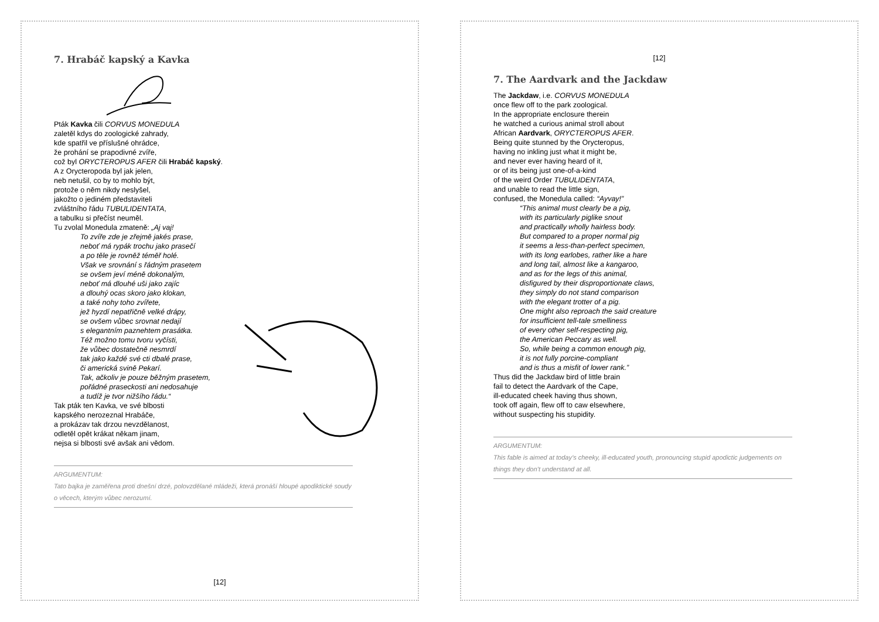7. Hrabáč kapský a Kavka
Pták Kavka čili CORVUS MONEDULA
zaletěl kdys do zoologické zahrady,
kde spatřil ve příslušné ohrádce,
že prohání se prapodivné zvíře,
což byl ORYCTEROPUS AFER čili Hrabáč kapský.
A z Orycteropoda byl jak jelen,
neb netušil, co by to mohlo být,
protože o něm nikdy neslyšel,
jakožto o jediném představiteli
zvláštního řádu TUBULIDENTATA,
a tabulku si přečíst neuměl.
Tu zvolal Monedula zmateně: „Aj vaj!
To zvíře zde je zřejmě jakés prase,
neboť má rypák trochu jako prasečí
a po těle je rovněž téměř holé.
Však ve srovnání s řádným prasetem
se ovšem jeví méně dokonalým,
neboť má dlouhé uši jako zajíc
a dlouhý ocas skoro jako klokan,
a také nohy toho zvířete,
jež hyzdí nepatřičně velké drápy,
se ovšem vůbec srovnat nedají
s elegantním paznehtem prasátka.
Též možno tomu tvoru vyčísti,
že vůbec dostatečně nesmrdí
tak jako každé své cti dbalé prase,
či americká svině Pekarí.
Tak, ačkoliv je pouze běžným prasetem,
pořádné praseckosti ani nedosahuje
a tudíž je tvor nižšího řádu.“
Tak pták ten Kavka, ve své blbosti
kapského nerozeznal Hrabáče,
a prokázav tak drzou nevzdělanost,
odletěl opět krákat někam jinam,
nejsa si blbosti své avšak ani vědom.
ARGUMENTUM:
Tato bajka je zaměřena proti dnešní drzé, polovzdělané mládeži, která pronáší hloupé apodiktické soudy o věcech, kterým vůbec nerozumí.
[12]
[12]
7. The Aardvark and the Jackdaw
The Jackdaw, i.e. CORVUS MONEDULA
once flew off to the park zoological.
In the appropriate enclosure therein
he watched a curious animal stroll about
African Aardvark, ORYCTEROPUS AFER.
Being quite stunned by the Orycteropus,
having no inkling just what it might be,
and never ever having heard of it,
or of its being just one-of-a-kind
of the weird Order TUBULIDENTATA,
and unable to read the little sign,
confused, the Monedula called: “Ayvay!”
“This animal must clearly be a pig,
with its particularly piglike snout
and practically wholly hairless body.
But compared to a proper normal pig
it seems a less-than-perfect specimen,
with its long earlobes, rather like a hare
and long tail, almost like a kangaroo,
and as for the legs of this animal,
disfigured by their disproportionate claws,
they simply do not stand comparison
with the elegant trotter of a pig.
One might also reproach the said creature
for insufficient tell-tale smelliness
of every other self-respecting pig,
the American Peccary as well.
So, while being a common enough pig,
it is not fully porcine-compliant
and is thus a misfit of lower rank.”
Thus did the Jackdaw bird of little brain
fail to detect the Aardvark of the Cape,
ill-educated cheek having thus shown,
took off again, flew off to caw elsewhere,
without suspecting his stupidity.
ARGUMENTUM:
This fable is aimed at today’s cheeky, ill-educated youth, pronouncing stupid apodictic judgements on things they don’t understand at all.